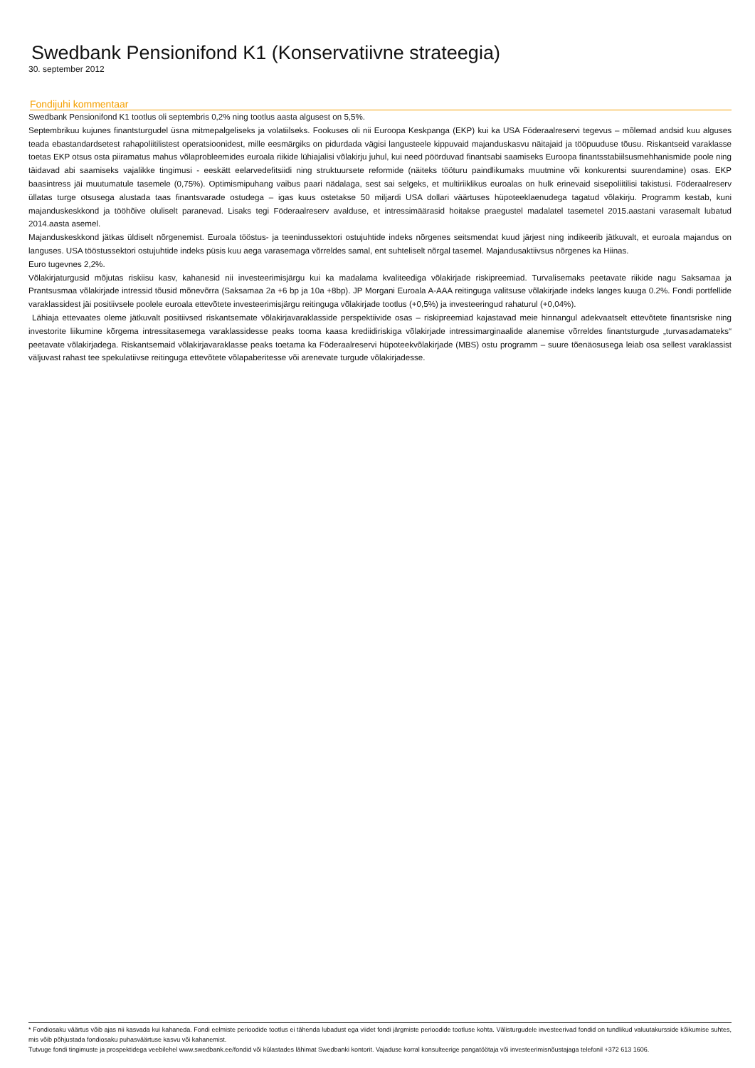Swedbank Pensionifond K1 (Konservatiivne strateegia)
30. september 2012
Fondijuhi kommentaar
Swedbank Pensionifond K1 tootlus oli septembris 0,2% ning tootlus aasta algusest on 5,5%.
Septembrikuu kujunes finantsturgudel üsna mitmepalgeliseks ja volatiilseks. Fookuses oli nii Euroopa Keskpanga (EKP) kui ka USA Föderaalreservi tegevus – mõlemad andsid kuu alguses teada ebastandardsetest rahapoliitilistest operatsioonidest, mille eesmärgiks on pidurdada vägisi langusteele kippuvaid majanduskasvu näitajaid ja tööpuuduse tõusu. Riskantseid varaklasse toetas EKP otsus osta piiramatus mahus võlaprobleemides euroala riikide lühiajalisi võlakirju juhul, kui need pöörduvad finantsabi saamiseks Euroopa finantsstabiilsusmehhanismide poole ning täidavad abi saamiseks vajalikke tingimusi - eeskätt eelarvedefitsiidi ning struktuursete reformide (näiteks tööturu paindlikumaks muutmine või konkurentsi suurendamine) osas. EKP baasintress jäi muutumatule tasemele (0,75%). Optimismipuhang vaibus paari nädalaga, sest sai selgeks, et multiriiklikus euroalas on hulk erinevaid sisepoliitilisi takistusi. Föderaalreserv üllatas turge otsusega alustada taas finantsvarade ostudega – igas kuus ostetakse 50 miljardi USA dollari väärtuses hüpoteeklaenudega tagatud võlakirju. Programm kestab, kuni majanduskeskkond ja tööhõive oluliselt paranevad. Lisaks tegi Föderaalreserv avalduse, et intressimäärasid hoitakse praegustel madalatel tasemetel 2015.aastani varasemalt lubatud 2014.aasta asemel.
Majanduskeskkond jätkas üldiselt nõrgenemist. Euroala tööstus- ja teenindussektori ostujuhtide indeks nõrgenes seitsmendat kuud järjest ning indikeerib jätkuvalt, et euroala majandus on languses. USA tööstussektori ostujuhtide indeks püsis kuu aega varasemaga võrreldes samal, ent suhteliselt nõrgal tasemel. Majandusaktiivsus nõrgenes ka Hiinas.
Euro tugevnes 2,2%.
Võlakirjaturgusid mõjutas riskiisu kasv, kahanesid nii investeerimisjärgu kui ka madalama kvaliteediga võlakirjade riskipreemiad. Turvalisemaks peetavate riikide nagu Saksamaa ja Prantsusmaa võlakirjade intressid tõusid mõnevõrra (Saksamaa 2a +6 bp ja 10a +8bp). JP Morgani Euroala A-AAA reitinguga valitsuse võlakirjade indeks langes kuuga 0.2%. Fondi portfellide varaklassidest jäi positiivsele poolele euroala ettevõtete investeerimisjärgu reitinguga võlakirjade tootlus (+0,5%) ja investeeringud rahaturul (+0,04%).
Lähiaja ettevaates oleme jätkuvalt positiivsed riskantsemate võlakirjavaraklasside perspektiivide osas – riskipreemiad kajastavad meie hinnangul adekvaatselt ettevõtete finantsriske ning investorite liikumine kõrgema intressitasemega varaklassidesse peaks tooma kaasa krediidiriskiga võlakirjade intressimarginaalide alanemise võrreldes finantsturgude „turvasadamateks“ peetavate võlakirjadega. Riskantsemaid võlakirjavaraklasse peaks toetama ka Föderaalreservi hüpoteekvõlakirjade (MBS) ostu programm – suure tõenäosusega leiab osa sellest varaklassist väljuvast rahast tee spekulatiivse reitinguga ettevõtete võlapaberitesse või arenevate turgude võlakirjadesse.
* Fondiosaku väärtus võib ajas nii kasvada kui kahaneda. Fondi eelmiste perioodide tootlus ei tähenda lubadust ega viidet fondi järgmiste perioodide tootluse kohta. Välisturgudele investeerivad fondid on tundlikud valuutakursside kõikumise suhtes, mis võib põhjustada fondiosaku puhasväärtuse kasvu või kahanemist.
Tutvuge fondi tingimuste ja prospektidega veebilehel www.swedbank.ee/fondid või külastades lähimat Swedbanki kontorit. Vajaduse korral konsulteerige pangatöötaja või investeerimisnõustajaga telefonil +372 613 1606.